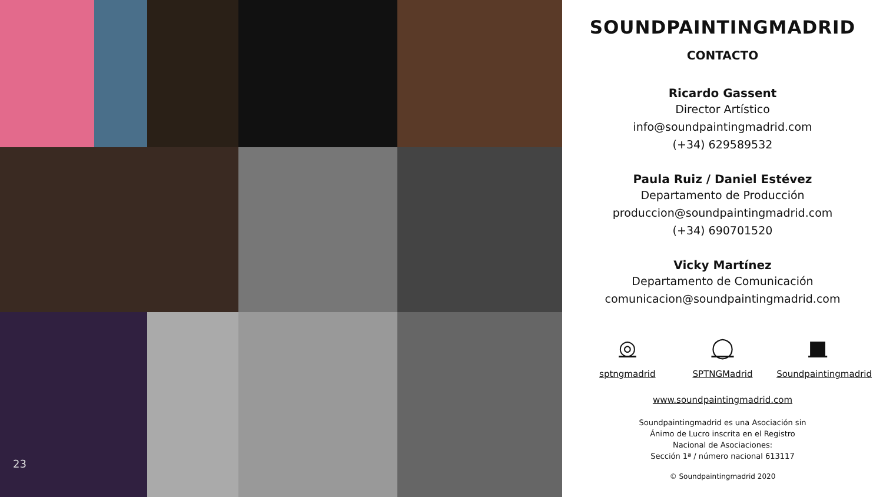23
SOUNDPAINTINGMADRID
CONTACTO
Ricardo Gassent
Director Artístico
info@soundpaintingmadrid.com
(+34) 629589532
Paula Ruiz / Daniel Estévez
Departamento de Producción
produccion@soundpaintingmadrid.com
(+34) 690701520
Vicky Martínez
Departamento de Comunicación
comunicacion@soundpaintingmadrid.com
◎
sptngmadrid
◯
SPTNGMadrid
■
Soundpaintingmadrid
www.soundpaintingmadrid.com
Soundpaintingmadrid es una Asociación sin
Ánimo de Lucro inscrita en el Registro
Nacional de Asociaciones:
Sección 1ª / número nacional 613117
© Soundpaintingmadrid 2020